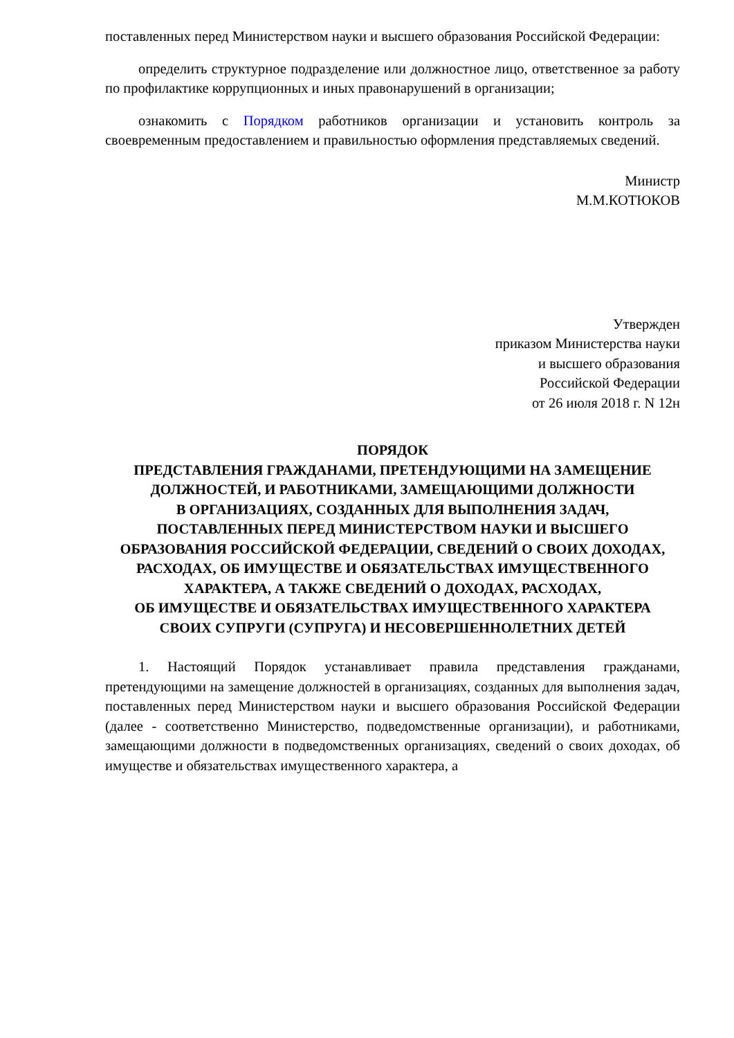поставленных перед Министерством науки и высшего образования Российской Федерации:
определить структурное подразделение или должностное лицо, ответственное за работу по профилактике коррупционных и иных правонарушений в организации;
ознакомить с Порядком работников организации и установить контроль за своевременным предоставлением и правильностью оформления представляемых сведений.
Министр
М.М.КОТЮКОВ
Утвержден
приказом Министерства науки
и высшего образования
Российской Федерации
от 26 июля 2018 г. N 12н
ПОРЯДОК
ПРЕДСТАВЛЕНИЯ ГРАЖДАНАМИ, ПРЕТЕНДУЮЩИМИ НА ЗАМЕЩЕНИЕ
ДОЛЖНОСТЕЙ, И РАБОТНИКАМИ, ЗАМЕЩАЮЩИМИ ДОЛЖНОСТИ
В ОРГАНИЗАЦИЯХ, СОЗДАННЫХ ДЛЯ ВЫПОЛНЕНИЯ ЗАДАЧ,
ПОСТАВЛЕННЫХ ПЕРЕД МИНИСТЕРСТВОМ НАУКИ И ВЫСШЕГО
ОБРАЗОВАНИЯ РОССИЙСКОЙ ФЕДЕРАЦИИ, СВЕДЕНИЙ О СВОИХ ДОХОДАХ,
РАСХОДАХ, ОБ ИМУЩЕСТВЕ И ОБЯЗАТЕЛЬСТВАХ ИМУЩЕСТВЕННОГО
ХАРАКТЕРА, А ТАКЖЕ СВЕДЕНИЙ О ДОХОДАХ, РАСХОДАХ,
ОБ ИМУЩЕСТВЕ И ОБЯЗАТЕЛЬСТВАХ ИМУЩЕСТВЕННОГО ХАРАКТЕРА
СВОИХ СУПРУГИ (СУПРУГА) И НЕСОВЕРШЕННОЛЕТНИХ ДЕТЕЙ
1. Настоящий Порядок устанавливает правила представления гражданами, претендующими на замещение должностей в организациях, созданных для выполнения задач, поставленных перед Министерством науки и высшего образования Российской Федерации (далее - соответственно Министерство, подведомственные организации), и работниками, замещающими должности в подведомственных организациях, сведений о своих доходах, об имуществе и обязательствах имущественного характера, а